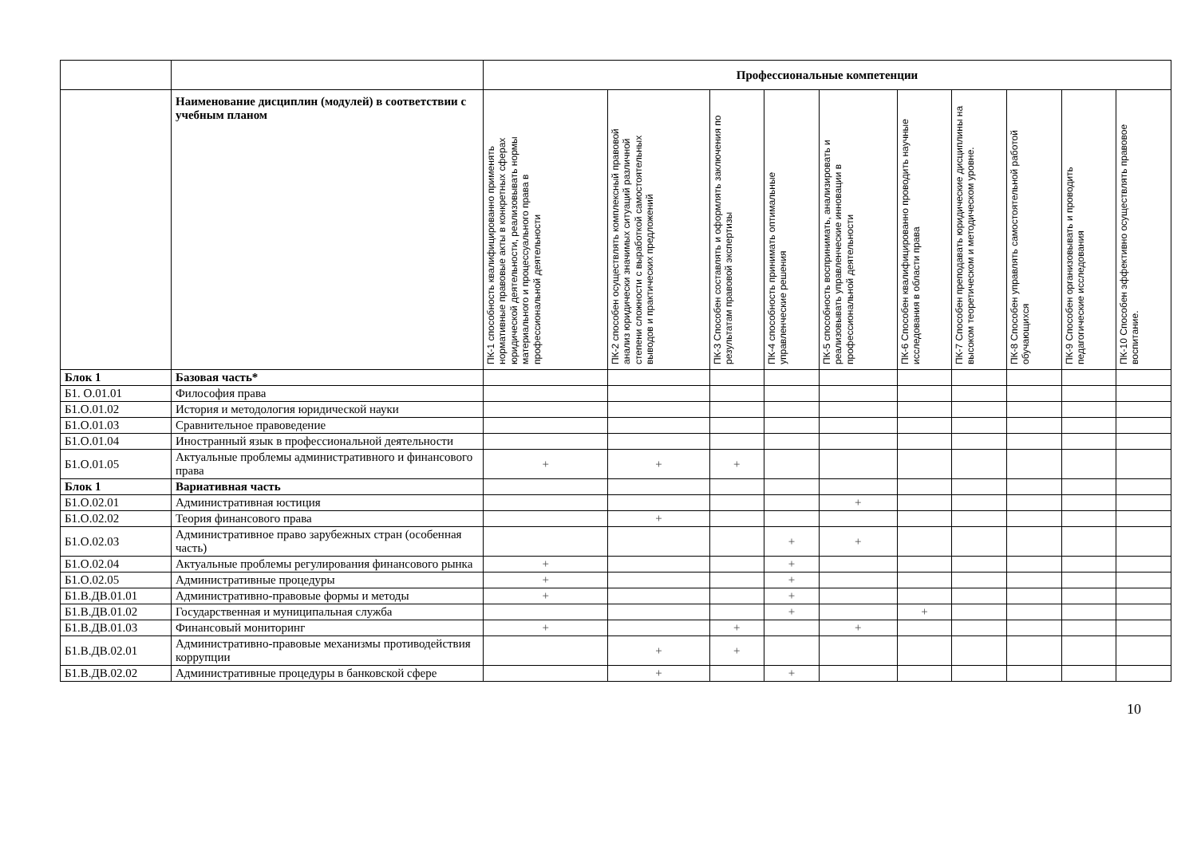| | | Профессиональные компетенции | | | | | | | | | |
| | Наименование дисциплин (модулей) в соответствии с учебным планом | ПК-1 способность квалифицированно применять нормативные правовые акты в конкретных сферах юридической деятельности, реализовывать нормы материального и процессуального права в профессиональной деятельности | ПК-2 способен осуществлять комплексный правовой анализ юридически значимых ситуаций различной степени сложности с выработкой самостоятельных выводов и практических предложений | ПК-3 Способен составлять и оформлять заключения по результатам правовой экспертизы | ПК-4 способность принимать оптимальные управленческие решения | ПК-5 способность воспринимать, анализировать и реализовывать управленческие инновации в профессиональной деятельности | ПК-6 Способен квалифицированно проводить научные исследования в области права | ПК-7 Способен преподавать юридические дисциплины на высоком теоретическом и методическом уровне. | ПК-8 Способен управлять самостоятельной работой обучающихся | ПК-9 Способен организовывать и проводить педагогические исследования | ПК-10 Способен эффективно осуществлять правовое воспитание. |
| Блок 1 | Базовая часть* | | | | | | | | | | |
| Б1. О.01.01 | Философия права | | | | | | | | | | |
| Б1.О.01.02 | История и методология юридической науки | | | | | | | | | | |
| Б1.О.01.03 | Сравнительное правоведение | | | | | | | | | | |
| Б1.О.01.04 | Иностранный язык в профессиональной деятельности | | | | | | | | | | |
| Б1.О.01.05 | Актуальные проблемы административного и финансового права | + | + | + | | | | | | | |
| Блок 1 | Вариативная часть | | | | | | | | | | |
| Б1.О.02.01 | Административная юстиция | | | | | + | | | | | |
| Б1.О.02.02 | Теория финансового права | | + | | | | | | | | |
| Б1.О.02.03 | Административное право зарубежных стран (особенная часть) | | | | + | + | | | | | |
| Б1.О.02.04 | Актуальные проблемы регулирования финансового рынка | + | | | + | | | | | | |
| Б1.О.02.05 | Административные процедуры | + | | | + | | | | | | |
| Б1.В.ДВ.01.01 | Административно-правовые формы и методы | + | | | + | | | | | | |
| Б1.В.ДВ.01.02 | Государственная и муниципальная служба | | | | + | | + | | | | |
| Б1.В.ДВ.01.03 | Финансовый мониторинг | + | | + | | + | | | | | |
| Б1.В.ДВ.02.01 | Административно-правовые механизмы противодействия коррупции | | + | + | | | | | | | |
| Б1.В.ДВ.02.02 | Административные процедуры в банковской сфере | | + | | + | | | | | | |
10